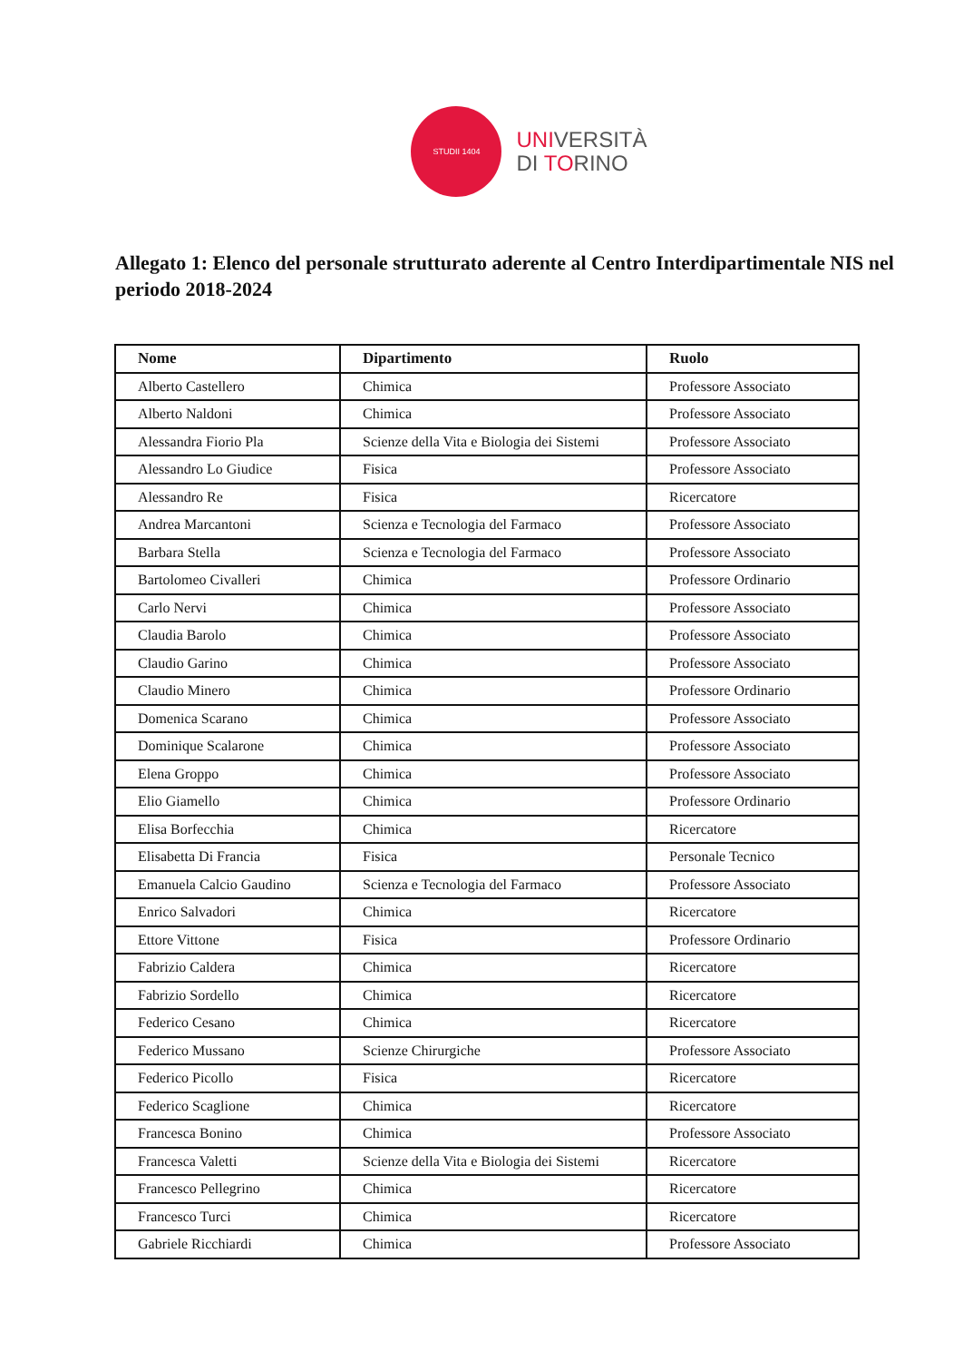STUDII 1404
UNIVERSITÀ
DI TORINO
Allegato 1: Elenco del personale strutturato aderente al Centro Interdipartimentale NIS nel periodo 2018-2024
| Nome | Dipartimento | Ruolo |
| --- | --- | --- |
| Alberto Castellero | Chimica | Professore Associato |
| Alberto Naldoni | Chimica | Professore Associato |
| Alessandra Fiorio Pla | Scienze della Vita e Biologia dei Sistemi | Professore Associato |
| Alessandro Lo Giudice | Fisica | Professore Associato |
| Alessandro Re | Fisica | Ricercatore |
| Andrea Marcantoni | Scienza e Tecnologia del Farmaco | Professore Associato |
| Barbara Stella | Scienza e Tecnologia del Farmaco | Professore Associato |
| Bartolomeo Civalleri | Chimica | Professore Ordinario |
| Carlo Nervi | Chimica | Professore Associato |
| Claudia Barolo | Chimica | Professore Associato |
| Claudio Garino | Chimica | Professore Associato |
| Claudio Minero | Chimica | Professore Ordinario |
| Domenica Scarano | Chimica | Professore Associato |
| Dominique Scalarone | Chimica | Professore Associato |
| Elena Groppo | Chimica | Professore Associato |
| Elio Giamello | Chimica | Professore Ordinario |
| Elisa Borfecchia | Chimica | Ricercatore |
| Elisabetta Di Francia | Fisica | Personale Tecnico |
| Emanuela Calcio Gaudino | Scienza e Tecnologia del Farmaco | Professore Associato |
| Enrico Salvadori | Chimica | Ricercatore |
| Ettore Vittone | Fisica | Professore Ordinario |
| Fabrizio Caldera | Chimica | Ricercatore |
| Fabrizio Sordello | Chimica | Ricercatore |
| Federico Cesano | Chimica | Ricercatore |
| Federico Mussano | Scienze Chirurgiche | Professore Associato |
| Federico Picollo | Fisica | Ricercatore |
| Federico Scaglione | Chimica | Ricercatore |
| Francesca Bonino | Chimica | Professore Associato |
| Francesca Valetti | Scienze della Vita e Biologia dei Sistemi | Ricercatore |
| Francesco Pellegrino | Chimica | Ricercatore |
| Francesco Turci | Chimica | Ricercatore |
| Gabriele Ricchiardi | Chimica | Professore Associato |